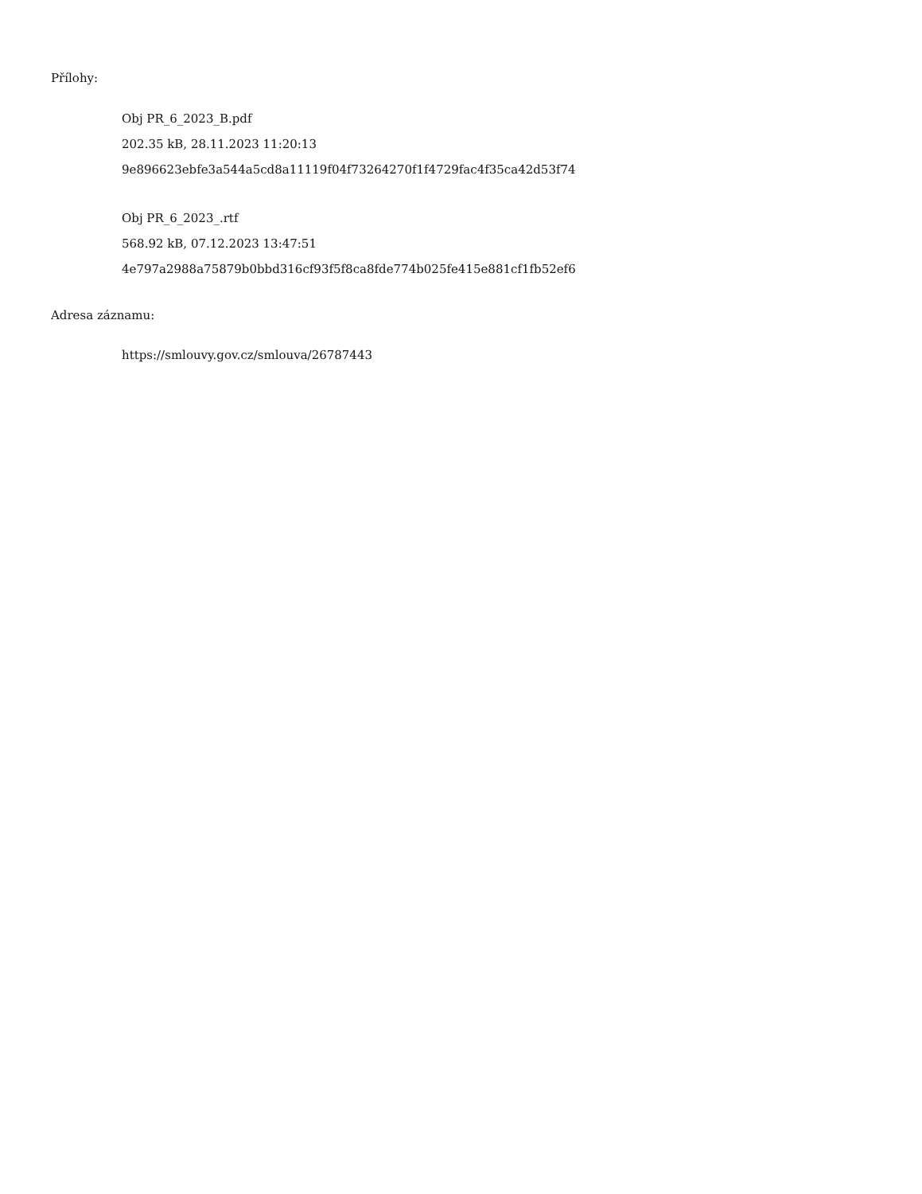Přílohy:
Obj PR_6_2023_B.pdf
202.35 kB, 28.11.2023 11:20:13
9e896623ebfe3a544a5cd8a11119f04f73264270f1f4729fac4f35ca42d53f74
Obj PR_6_2023_.rtf
568.92 kB, 07.12.2023 13:47:51
4e797a2988a75879b0bbd316cf93f5f8ca8fde774b025fe415e881cf1fb52ef6
Adresa záznamu:
https://smlouvy.gov.cz/smlouva/26787443